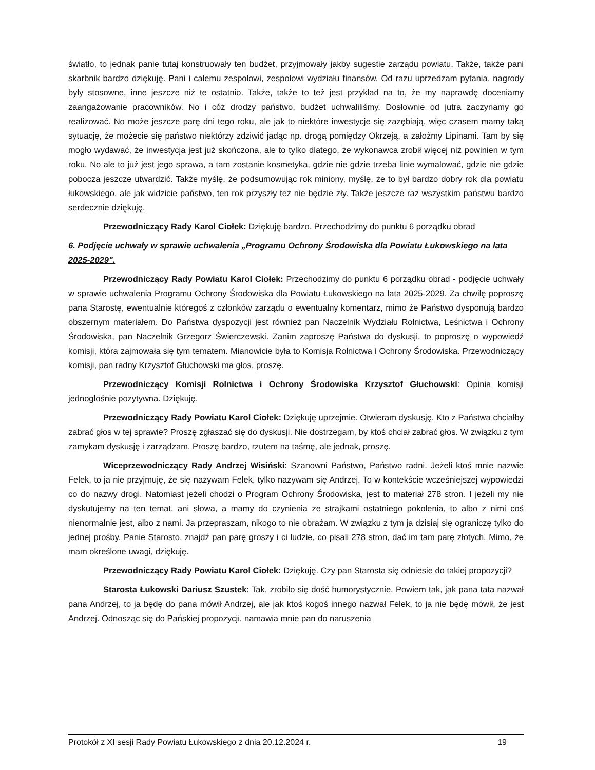światło, to jednak panie tutaj konstruowały ten budżet, przyjmowały jakby sugestie zarządu powiatu. Także, także pani skarbnik bardzo dziękuję. Pani i całemu zespołowi, zespołowi wydziału finansów. Od razu uprzedzam pytania, nagrody były stosowne, inne jeszcze niż te ostatnio. Także, także to też jest przykład na to, że my naprawdę doceniamy zaangażowanie pracowników. No i cóż drodzy państwo, budżet uchwaliliśmy. Dosłownie od jutra zaczynamy go realizować. No może jeszcze parę dni tego roku, ale jak to niektóre inwestycje się zazębiają, więc czasem mamy taką sytuację, że możecie się państwo niektórzy zdziwić jadąc np. drogą pomiędzy Okrzeją, a założmy Lipinami. Tam by się mogło wydawać, że inwestycja jest już skończona, ale to tylko dlatego, że wykonawca zrobił więcej niż powinien w tym roku. No ale to już jest jego sprawa, a tam zostanie kosmetyka, gdzie nie gdzie trzeba linie wymalować, gdzie nie gdzie pobocza jeszcze utwardzić. Także myślę, że podsumowując rok miniony, myślę, że to był bardzo dobry rok dla powiatu łukowskiego, ale jak widzicie państwo, ten rok przyszły też nie będzie zły. Także jeszcze raz wszystkim państwu bardzo serdecznie dziękuję.
Przewodniczący Rady Karol Ciołek: Dziękuję bardzo. Przechodzimy do punktu 6 porządku obrad
6. Podjęcie uchwały w sprawie uchwalenia „Programu Ochrony Środowiska dla Powiatu Łukowskiego na lata 2025-2029".
Przewodniczący Rady Powiatu Karol Ciołek: Przechodzimy do punktu 6 porządku obrad - podjęcie uchwały w sprawie uchwalenia Programu Ochrony Środowiska dla Powiatu Łukowskiego na lata 2025-2029. Za chwilę poproszę pana Starostę, ewentualnie któregoś z członków zarządu o ewentualny komentarz, mimo że Państwo dysponują bardzo obszernym materiałem. Do Państwa dyspozycji jest również pan Naczelnik Wydziału Rolnictwa, Leśnictwa i Ochrony Środowiska, pan Naczelnik Grzegorz Świerczewski. Zanim zaproszę Państwa do dyskusji, to poproszę o wypowiedź komisji, która zajmowała się tym tematem. Mianowicie była to Komisja Rolnictwa i Ochrony Środowiska. Przewodniczący komisji, pan radny Krzysztof Głuchowski ma głos, proszę.
Przewodniczący Komisji Rolnictwa i Ochrony Środowiska Krzysztof Głuchowski: Opinia komisji jednogłośnie pozytywna. Dziękuję.
Przewodniczący Rady Powiatu Karol Ciołek: Dziękuję uprzejmie. Otwieram dyskusję. Kto z Państwa chciałby zabrać głos w tej sprawie? Proszę zgłaszać się do dyskusji. Nie dostrzegam, by ktoś chciał zabrać głos. W związku z tym zamykam dyskusję i zarządzam. Proszę bardzo, rzutem na taśmę, ale jednak, proszę.
Wiceprzewodniczący Rady Andrzej Wisiński: Szanowni Państwo, Państwo radni. Jeżeli ktoś mnie nazwie Felek, to ja nie przyjmuję, że się nazywam Felek, tylko nazywam się Andrzej. To w kontekście wcześniejszej wypowiedzi co do nazwy drogi. Natomiast jeżeli chodzi o Program Ochrony Środowiska, jest to materiał 278 stron. I jeżeli my nie dyskutujemy na ten temat, ani słowa, a mamy do czynienia ze strajkami ostatniego pokolenia, to albo z nimi coś nienormalnie jest, albo z nami. Ja przepraszam, nikogo to nie obrażam. W związku z tym ja dzisiaj się ograniczę tylko do jednej prośby. Panie Starosto, znajdź pan parę groszy i ci ludzie, co pisali 278 stron, dać im tam parę złotych. Mimo, że mam określone uwagi, dziękuję.
Przewodniczący Rady Powiatu Karol Ciołek: Dziękuję. Czy pan Starosta się odniesie do takiej propozycji?
Starosta Łukowski Dariusz Szustek: Tak, zrobiło się dość humorystycznie. Powiem tak, jak pana tata nazwał pana Andrzej, to ja będę do pana mówił Andrzej, ale jak ktoś kogoś innego nazwał Felek, to ja nie będę mówił, że jest Andrzej. Odnosząc się do Pańskiej propozycji, namawia mnie pan do naruszenia
Protokół z XI sesji Rady Powiatu Łukowskiego z dnia 20.12.2024 r. 19